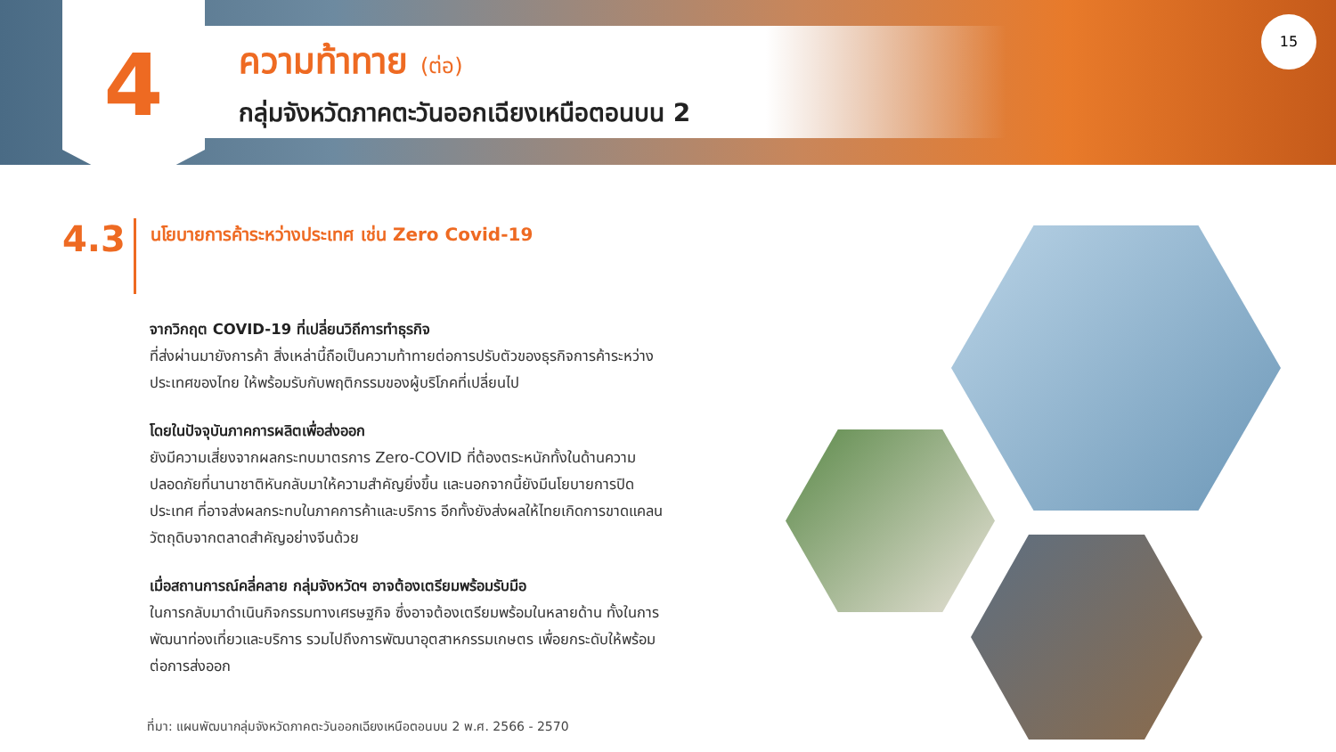4
ความท้าทาย (ต่อ)
กลุ่มจังหวัดภาคตะวันออกเฉียงเหนือตอนบน 2
15
4.3
นโยบายการค้าระหว่างประเทศ เช่น Zero Covid-19
จากวิกฤต COVID-19 ที่เปลี่ยนวิถีการทำธุรกิจ
ที่ส่งผ่านมายังการค้า สิ่งเหล่านี้ถือเป็นความท้าทายต่อการปรับตัวของธุรกิจการค้าระหว่างประเทศของไทย ให้พร้อมรับกับพฤติกรรมของผู้บริโภคที่เปลี่ยนไป
โดยในปัจจุบันภาคการผลิตเพื่อส่งออก
ยังมีความเสี่ยงจากผลกระทบมาตรการ Zero-COVID ที่ต้องตระหนักทั้งในด้านความปลอดภัยที่นานาชาติหันกลับมาให้ความสำคัญยิ่งขึ้น และนอกจากนี้ยังมีนโยบายการปิดประเทศ ที่อาจส่งผลกระทบในภาคการค้าและบริการ อีกทั้งยังส่งผลให้ไทยเกิดการขาดแคลนวัตถุดิบจากตลาดสำคัญอย่างจีนด้วย
เมื่อสถานการณ์คลี่คลาย กลุ่มจังหวัดฯ อาจต้องเตรียมพร้อมรับมือ
ในการกลับมาดำเนินกิจกรรมทางเศรษฐกิจ ซึ่งอาจต้องเตรียมพร้อมในหลายด้าน ทั้งในการพัฒนาท่องเที่ยวและบริการ รวมไปถึงการพัฒนาอุตสาหกรรมเกษตร เพื่อยกระดับให้พร้อมต่อการส่งออก
ที่มา: แผนพัฒนากลุ่มจังหวัดภาคตะวันออกเฉียงเหนือตอนบน 2 พ.ศ. 2566 - 2570